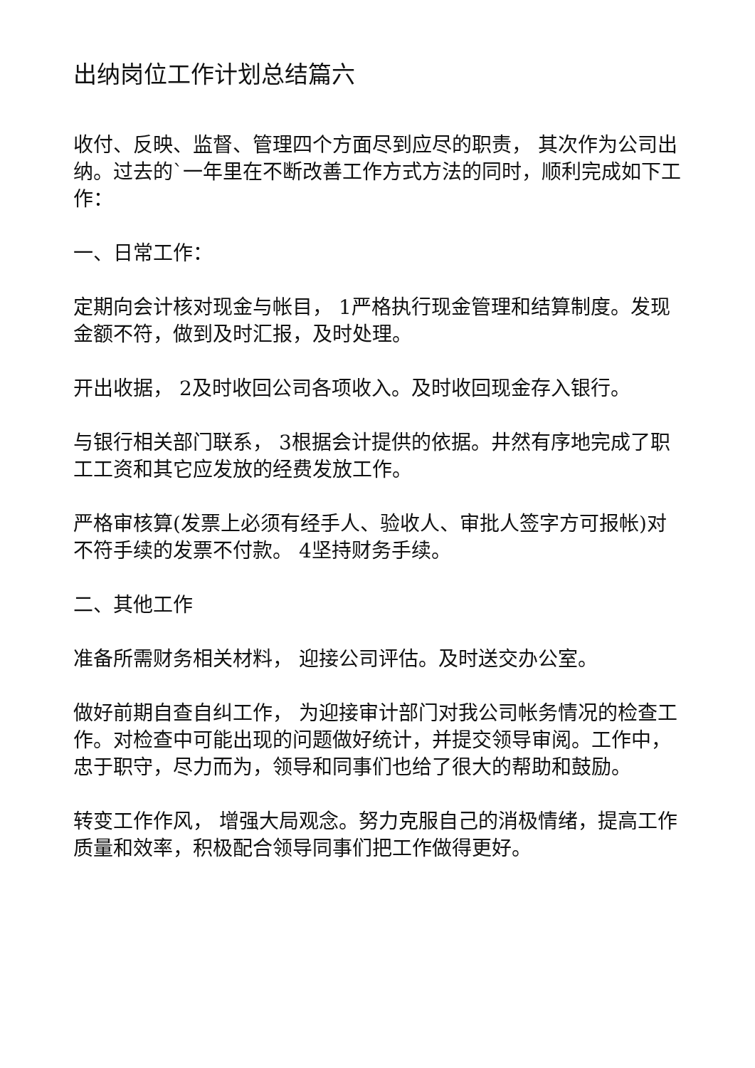出纳岗位工作计划总结篇六
收付、反映、监督、管理四个方面尽到应尽的职责， 其次作为公司出纳。过去的`一年里在不断改善工作方式方法的同时，顺利完成如下工作：
一、日常工作：
定期向会计核对现金与帐目， 1严格执行现金管理和结算制度。发现金额不符，做到及时汇报，及时处理。
开出收据， 2及时收回公司各项收入。及时收回现金存入银行。
与银行相关部门联系， 3根据会计提供的依据。井然有序地完成了职工工资和其它应发放的经费发放工作。
严格审核算(发票上必须有经手人、验收人、审批人签字方可报帐)对不符手续的发票不付款。 4坚持财务手续。
二、其他工作
准备所需财务相关材料， 迎接公司评估。及时送交办公室。
做好前期自查自纠工作， 为迎接审计部门对我公司帐务情况的检查工作。对检查中可能出现的问题做好统计，并提交领导审阅。工作中，忠于职守，尽力而为，领导和同事们也给了很大的帮助和鼓励。
转变工作作风， 增强大局观念。努力克服自己的消极情绪，提高工作质量和效率，积极配合领导同事们把工作做得更好。